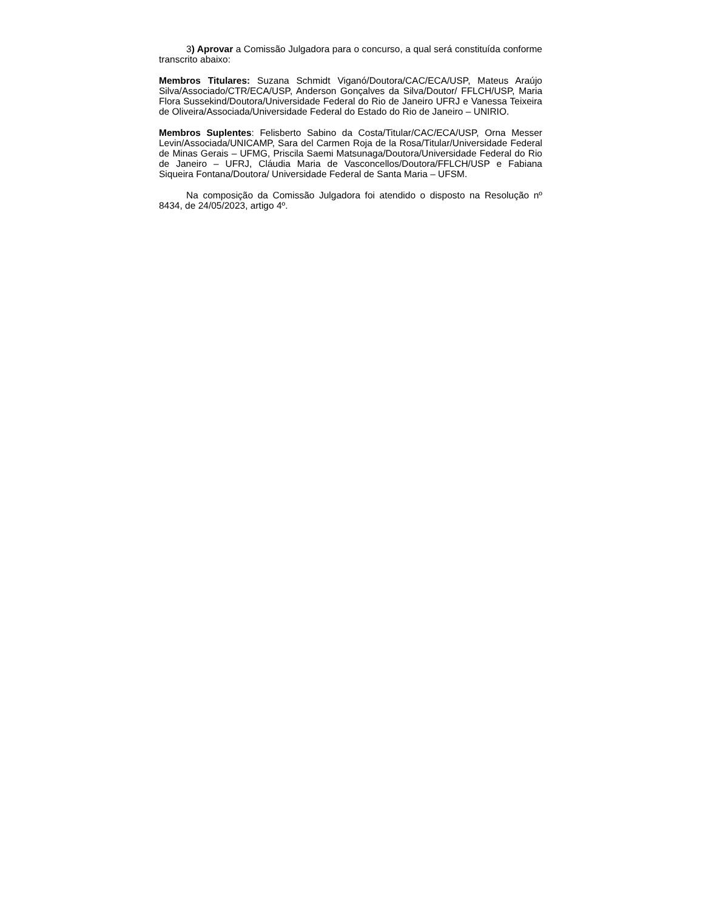3) Aprovar a Comissão Julgadora para o concurso, a qual será constituída conforme transcrito abaixo:
Membros Titulares: Suzana Schmidt Viganó/Doutora/CAC/ECA/USP, Mateus Araújo Silva/Associado/CTR/ECA/USP, Anderson Gonçalves da Silva/Doutor/ FFLCH/USP, Maria Flora Sussekind/Doutora/Universidade Federal do Rio de Janeiro UFRJ e Vanessa Teixeira de Oliveira/Associada/Universidade Federal do Estado do Rio de Janeiro – UNIRIO.
Membros Suplentes: Felisberto Sabino da Costa/Titular/CAC/ECA/USP, Orna Messer Levin/Associada/UNICAMP, Sara del Carmen Roja de la Rosa/Titular/Universidade Federal de Minas Gerais – UFMG, Priscila Saemi Matsunaga/Doutora/Universidade Federal do Rio de Janeiro – UFRJ, Cláudia Maria de Vasconcellos/Doutora/FFLCH/USP e Fabiana Siqueira Fontana/Doutora/ Universidade Federal de Santa Maria – UFSM.
Na composição da Comissão Julgadora foi atendido o disposto na Resolução nº 8434, de 24/05/2023, artigo 4º.